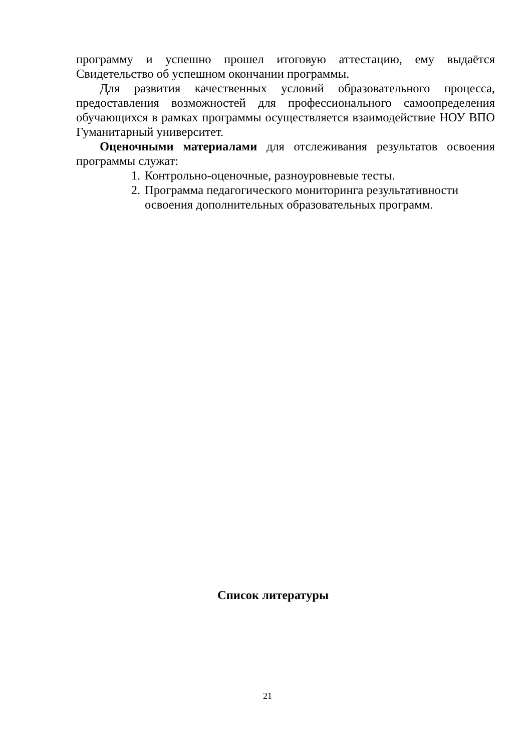программу и успешно прошел итоговую аттестацию, ему выдаётся Свидетельство об успешном окончании программы.
Для развития качественных условий образовательного процесса, предоставления возможностей для профессионального самоопределения обучающихся в рамках программы осуществляется взаимодействие НОУ ВПО Гуманитарный университет.
Оценочными материалами для отслеживания результатов освоения программы служат:
1. Контрольно-оценочные, разноуровневые тесты.
2. Программа педагогического мониторинга результативности освоения дополнительных образовательных программ.
Список литературы
21